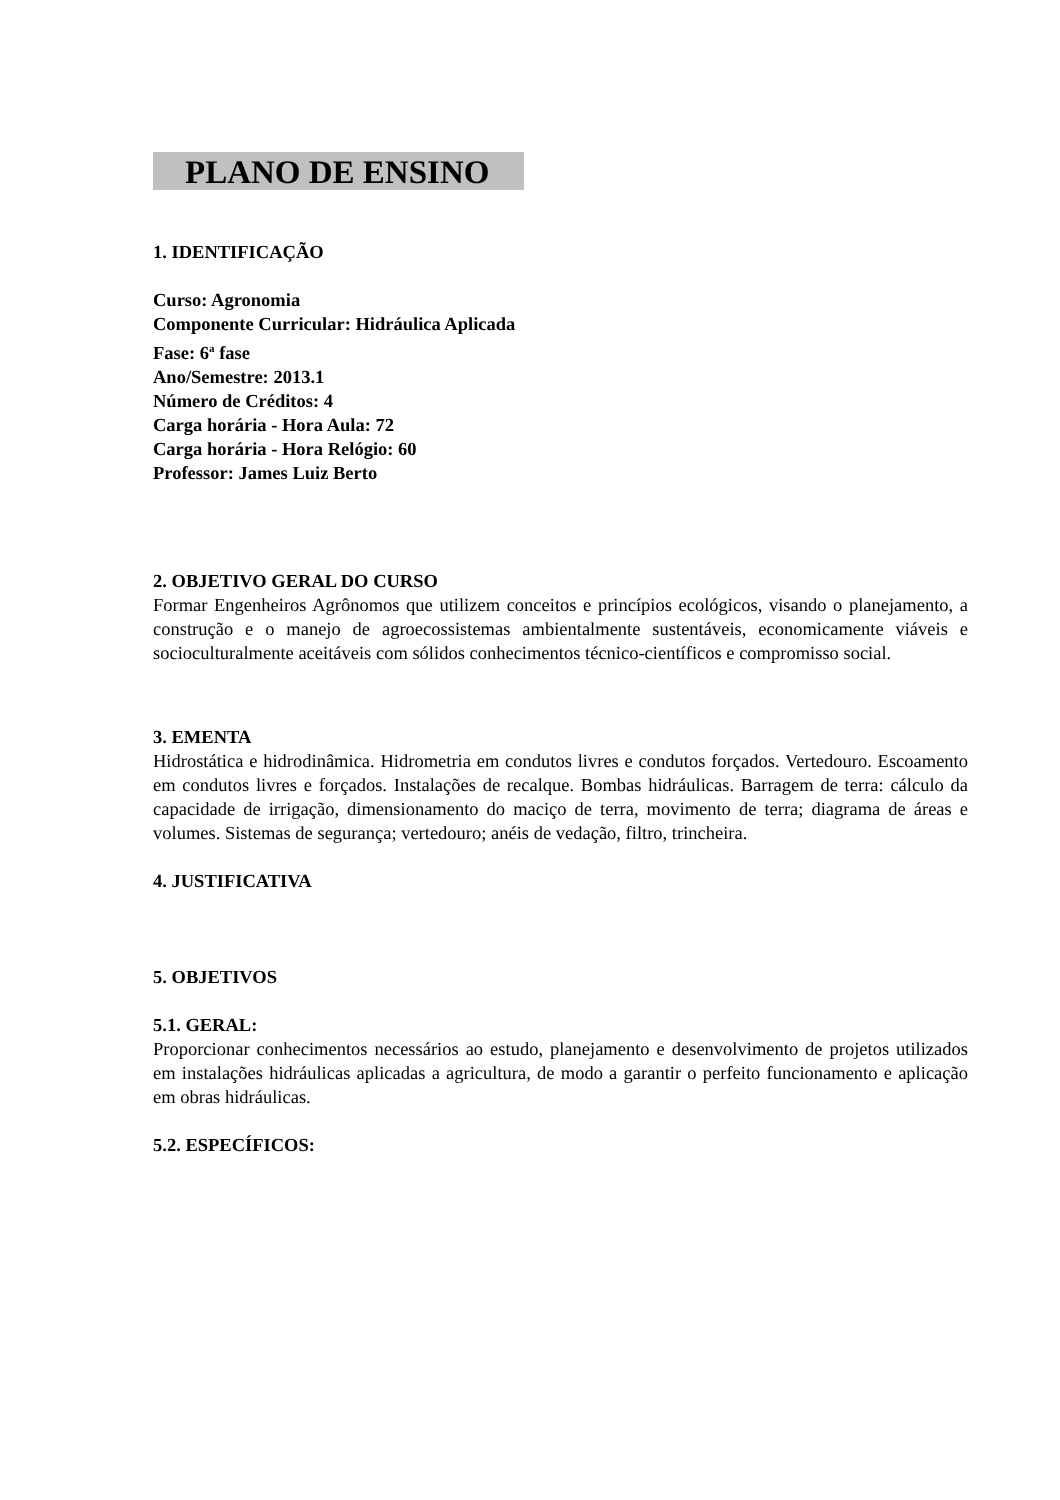PLANO DE ENSINO
1. IDENTIFICAÇÃO
Curso: Agronomia
Componente Curricular: Hidráulica Aplicada
Fase: 6<sup>a</sup> fase
Ano/Semestre: 2013.1
Número de Créditos: 4
Carga horária - Hora Aula: 72
Carga horária - Hora Relógio: 60
Professor: James Luiz Berto
2. OBJETIVO GERAL DO CURSO
Formar Engenheiros Agrônomos que utilizem conceitos e princípios ecológicos, visando o planejamento, a construção e o manejo de agroecossistemas ambientalmente sustentáveis, economicamente viáveis e socioculturalmente aceitáveis com sólidos conhecimentos técnico-científicos e compromisso social.
3. EMENTA
Hidrostática e hidrodinâmica. Hidrometria em condutos livres e condutos forçados. Vertedouro. Escoamento em condutos livres e forçados. Instalações de recalque. Bombas hidráulicas. Barragem de terra: cálculo da capacidade de irrigação, dimensionamento do maciço de terra, movimento de terra; diagrama de áreas e volumes. Sistemas de segurança; vertedouro; anéis de vedação, filtro, trincheira.
4. JUSTIFICATIVA
5. OBJETIVOS
5.1. GERAL:
Proporcionar conhecimentos necessários ao estudo, planejamento e desenvolvimento de projetos utilizados em instalações hidráulicas aplicadas a agricultura, de modo a garantir o perfeito funcionamento e aplicação em obras hidráulicas.
5.2. ESPECÍFICOS: